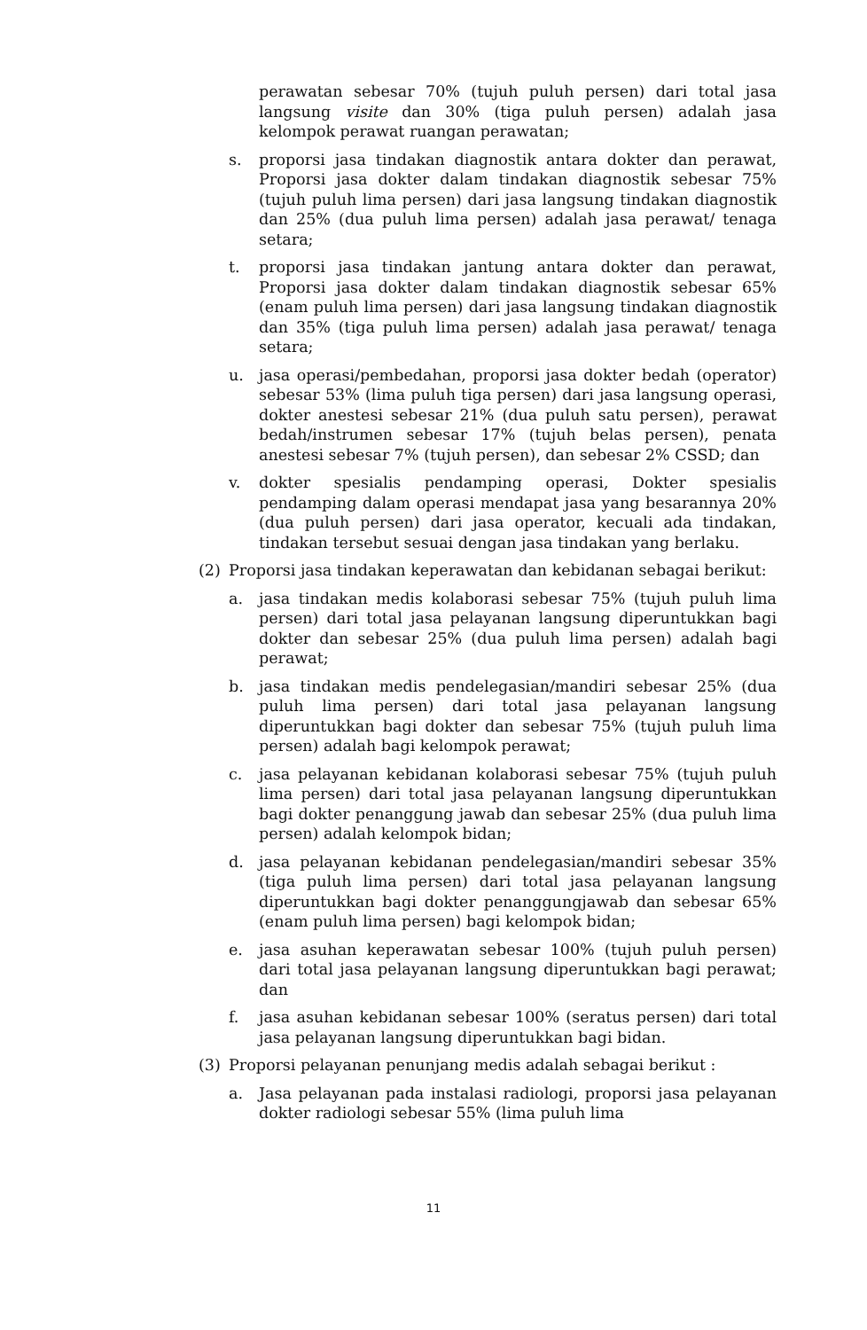perawatan sebesar 70% (tujuh puluh persen) dari total jasa langsung visite dan 30% (tiga puluh persen) adalah jasa kelompok perawat ruangan perawatan;
s. proporsi jasa tindakan diagnostik antara dokter dan perawat, Proporsi jasa dokter dalam tindakan diagnostik sebesar 75% (tujuh puluh lima persen) dari jasa langsung tindakan diagnostik dan 25% (dua puluh lima persen) adalah jasa perawat/ tenaga setara;
t. proporsi jasa tindakan jantung antara dokter dan perawat, Proporsi jasa dokter dalam tindakan diagnostik sebesar 65% (enam puluh lima persen) dari jasa langsung tindakan diagnostik dan 35% (tiga puluh lima persen) adalah jasa perawat/ tenaga setara;
u. jasa operasi/pembedahan, proporsi jasa dokter bedah (operator) sebesar 53% (lima puluh tiga persen) dari jasa langsung operasi, dokter anestesi sebesar 21% (dua puluh satu persen), perawat bedah/instrumen sebesar 17% (tujuh belas persen), penata anestesi sebesar 7% (tujuh persen), dan sebesar 2% CSSD; dan
v. dokter spesialis pendamping operasi, Dokter spesialis pendamping dalam operasi mendapat jasa yang besarannya 20% (dua puluh persen) dari jasa operator, kecuali ada tindakan, tindakan tersebut sesuai dengan jasa tindakan yang berlaku.
(2) Proporsi jasa tindakan keperawatan dan kebidanan sebagai berikut:
a. jasa tindakan medis kolaborasi sebesar 75% (tujuh puluh lima persen) dari total jasa pelayanan langsung diperuntukkan bagi dokter dan sebesar 25% (dua puluh lima persen) adalah bagi perawat;
b. jasa tindakan medis pendelegasian/mandiri sebesar 25% (dua puluh lima persen) dari total jasa pelayanan langsung diperuntukkan bagi dokter dan sebesar 75% (tujuh puluh lima persen) adalah bagi kelompok perawat;
c. jasa pelayanan kebidanan kolaborasi sebesar 75% (tujuh puluh lima persen) dari total jasa pelayanan langsung diperuntukkan bagi dokter penanggung jawab dan sebesar 25% (dua puluh lima persen) adalah kelompok bidan;
d. jasa pelayanan kebidanan pendelegasian/mandiri sebesar 35% (tiga puluh lima persen) dari total jasa pelayanan langsung diperuntukkan bagi dokter penanggungjawab dan sebesar 65% (enam puluh lima persen) bagi kelompok bidan;
e. jasa asuhan keperawatan sebesar 100% (tujuh puluh persen) dari total jasa pelayanan langsung diperuntukkan bagi perawat; dan
f. jasa asuhan kebidanan sebesar 100% (seratus persen) dari total jasa pelayanan langsung diperuntukkan bagi bidan.
(3) Proporsi pelayanan penunjang medis adalah sebagai berikut :
a. Jasa pelayanan pada instalasi radiologi, proporsi jasa pelayanan dokter radiologi sebesar 55% (lima puluh lima
11